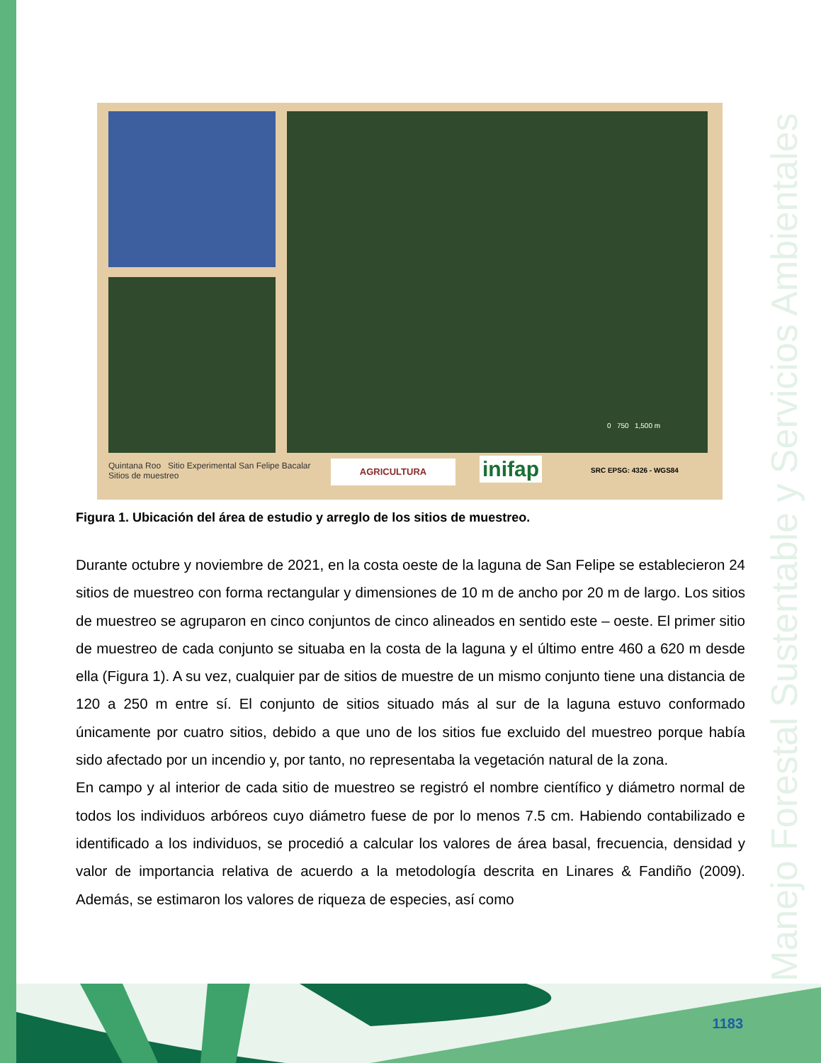Manejo Forestal Sustentable y Servicios Ambientales
Quintana Roo Sitio Experimental San Felipe Bacalar
Sitios de muestreo
AGRICULTURA inifap SRC EPSG: 4326 - WGS84
0 750 1,500 m
Figura 1. Ubicación del área de estudio y arreglo de los sitios de muestreo.
Durante octubre y noviembre de 2021, en la costa oeste de la laguna de San Felipe se establecieron 24 sitios de muestreo con forma rectangular y dimensiones de 10 m de ancho por 20 m de largo. Los sitios de muestreo se agruparon en cinco conjuntos de cinco alineados en sentido este – oeste. El primer sitio de muestreo de cada conjunto se situaba en la costa de la laguna y el último entre 460 a 620 m desde ella (Figura 1). A su vez, cualquier par de sitios de muestre de un mismo conjunto tiene una distancia de 120 a 250 m entre sí. El conjunto de sitios situado más al sur de la laguna estuvo conformado únicamente por cuatro sitios, debido a que uno de los sitios fue excluido del muestreo porque había sido afectado por un incendio y, por tanto, no representaba la vegetación natural de la zona.
En campo y al interior de cada sitio de muestreo se registró el nombre científico y diámetro normal de todos los individuos arbóreos cuyo diámetro fuese de por lo menos 7.5 cm. Habiendo contabilizado e identificado a los individuos, se procedió a calcular los valores de área basal, frecuencia, densidad y valor de importancia relativa de acuerdo a la metodología descrita en Linares & Fandiño (2009). Además, se estimaron los valores de riqueza de especies, así como
1183